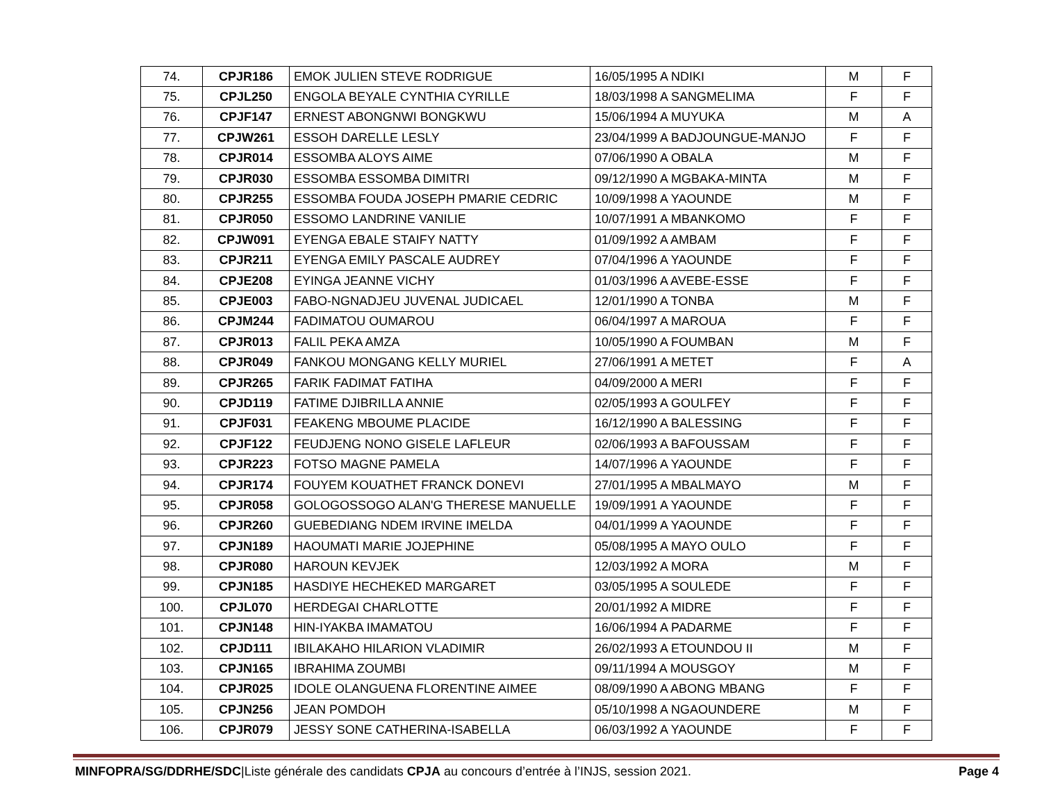| 74. | CPJR186 | EMOK JULIEN STEVE RODRIGUE | 16/05/1995 A NDIKI | M | F |
| 75. | CPJL250 | ENGOLA BEYALE CYNTHIA CYRILLE | 18/03/1998 A SANGMELIMA | F | F |
| 76. | CPJF147 | ERNEST ABONGNWI BONGKWU | 15/06/1994 A MUYUKA | M | A |
| 77. | CPJW261 | ESSOH DARELLE LESLY | 23/04/1999 A BADJOUNGUE-MANJO | F | F |
| 78. | CPJR014 | ESSOMBA ALOYS AIME | 07/06/1990 A OBALA | M | F |
| 79. | CPJR030 | ESSOMBA ESSOMBA DIMITRI | 09/12/1990 A MGBAKA-MINTA | M | F |
| 80. | CPJR255 | ESSOMBA FOUDA JOSEPH PMARIE CEDRIC | 10/09/1998 A YAOUNDE | M | F |
| 81. | CPJR050 | ESSOMO LANDRINE VANILIE | 10/07/1991 A MBANKOMO | F | F |
| 82. | CPJW091 | EYENGA EBALE STAIFY NATTY | 01/09/1992 A AMBAM | F | F |
| 83. | CPJR211 | EYENGA EMILY PASCALE AUDREY | 07/04/1996 A YAOUNDE | F | F |
| 84. | CPJE208 | EYINGA JEANNE VICHY | 01/03/1996 A AVEBE-ESSE | F | F |
| 85. | CPJE003 | FABO-NGNADJEU JUVENAL JUDICAEL | 12/01/1990 A TONBA | M | F |
| 86. | CPJM244 | FADIMATOU OUMAROU | 06/04/1997 A MAROUA | F | F |
| 87. | CPJR013 | FALIL PEKA AMZA | 10/05/1990 A FOUMBAN | M | F |
| 88. | CPJR049 | FANKOU MONGANG KELLY MURIEL | 27/06/1991 A METET | F | A |
| 89. | CPJR265 | FARIK FADIMAT FATIHA | 04/09/2000 A MERI | F | F |
| 90. | CPJD119 | FATIME DJIBRILLA ANNIE | 02/05/1993 A GOULFEY | F | F |
| 91. | CPJF031 | FEAKENG MBOUME PLACIDE | 16/12/1990 A BALESSING | F | F |
| 92. | CPJF122 | FEUDJENG NONO GISELE LAFLEUR | 02/06/1993 A BAFOUSSAM | F | F |
| 93. | CPJR223 | FOTSO MAGNE PAMELA | 14/07/1996 A YAOUNDE | F | F |
| 94. | CPJR174 | FOUYEM KOUATHET FRANCK DONEVI | 27/01/1995 A MBALMAYO | M | F |
| 95. | CPJR058 | GOLOGOSSOGO ALAN'G THERESE MANUELLE | 19/09/1991 A YAOUNDE | F | F |
| 96. | CPJR260 | GUEBEDIANG NDEM IRVINE IMELDA | 04/01/1999 A YAOUNDE | F | F |
| 97. | CPJN189 | HAOUMATI MARIE JOJEPHINE | 05/08/1995 A MAYO OULO | F | F |
| 98. | CPJR080 | HAROUN KEVJEK | 12/03/1992 A MORA | M | F |
| 99. | CPJN185 | HASDIYE HECHEKED MARGARET | 03/05/1995 A SOULEDE | F | F |
| 100. | CPJL070 | HERDEGAI CHARLOTTE | 20/01/1992 A MIDRE | F | F |
| 101. | CPJN148 | HIN-IYAKBA IMAMATOU | 16/06/1994 A PADARME | F | F |
| 102. | CPJD111 | IBILAKAHO HILARION VLADIMIR | 26/02/1993 A ETOUNDOU II | M | F |
| 103. | CPJN165 | IBRAHIMA ZOUMBI | 09/11/1994 A MOUSGOY | M | F |
| 104. | CPJR025 | IDOLE OLANGUENA FLORENTINE AIMEE | 08/09/1990 A ABONG MBANG | F | F |
| 105. | CPJN256 | JEAN POMDOH | 05/10/1998 A NGAOUNDERE | M | F |
| 106. | CPJR079 | JESSY SONE CATHERINA-ISABELLA | 06/03/1992 A YAOUNDE | F | F |
MINFOPRA/SG/DDRHE/SDC|Liste générale des candidats CPJA au concours d’entrée à l’INJS, session 2021.
Page 4